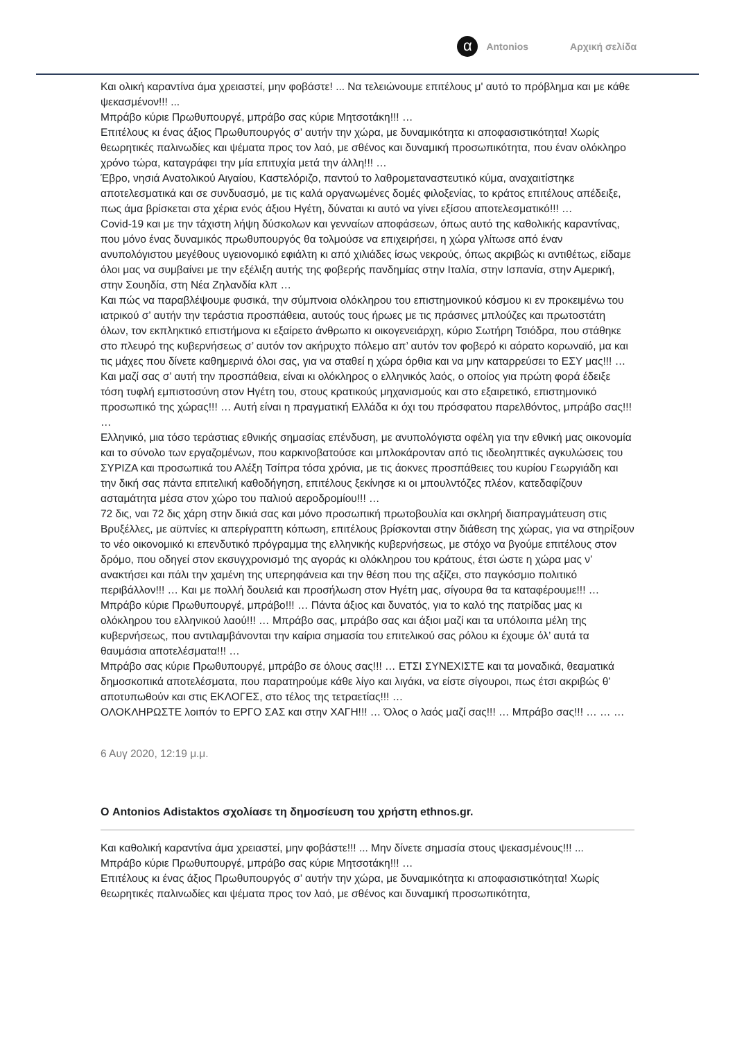α
Antonios Αρχική σελίδα
Και ολική καραντίνα άμα χρειαστεί, μην φοβάστε! ... Να τελειώνουμε επιτέλους μ' αυτό το πρόβλημα και με κάθε ψεκασμένον!!! ...
Μπράβο κύριε Πρωθυπουργέ, μπράβο σας κύριε Μητσοτάκη!!! …
Επιτέλους κι ένας άξιος Πρωθυπουργός σ’ αυτήν την χώρα, με δυναμικότητα κι αποφασιστικότητα! Χωρίς θεωρητικές παλινωδίες και ψέματα προς τον λαό, με σθένος και δυναμική προσωπικότητα, που έναν ολόκληρο χρόνο τώρα, καταγράφει την μία επιτυχία μετά την άλλη!!! …
Έβρο, νησιά Ανατολικού Αιγαίου, Καστελόριζο, παντού το λαθρομεταναστευτικό κύμα, αναχαιτίστηκε αποτελεσματικά και σε συνδυασμό, με τις καλά οργανωμένες δομές φιλοξενίας, το κράτος επιτέλους απέδειξε, πως άμα βρίσκεται στα χέρια ενός άξιου Ηγέτη, δύναται κι αυτό να γίνει εξίσου αποτελεσματικό!!! …
Covid-19 και με την τάχιστη λήψη δύσκολων και γενναίων αποφάσεων, όπως αυτό της καθολικής καραντίνας, που μόνο ένας δυναμικός πρωθυπουργός θα τολμούσε να επιχειρήσει, η χώρα γλίτωσε από έναν ανυπολόγιστου μεγέθους υγειονομικό εφιάλτη κι από χιλιάδες ίσως νεκρούς, όπως ακριβώς κι αντιθέτως, είδαμε όλοι μας να συμβαίνει με την εξέλιξη αυτής της φοβερής πανδημίας στην Ιταλία, στην Ισπανία, στην Αμερική, στην Σουηδία, στη Νέα Ζηλανδία κλπ …
Και πώς να παραβλέψουμε φυσικά, την σύμπνοια ολόκληρου του επιστημονικού κόσμου κι εν προκειμένω του ιατρικού σ’ αυτήν την τεράστια προσπάθεια, αυτούς τους ήρωες με τις πράσινες μπλούζες και πρωτοστάτη όλων, τον εκπληκτικό επιστήμονα κι εξαίρετο άνθρωπο κι οικογενειάρχη, κύριο Σωτήρη Τσιόδρα, που στάθηκε στο πλευρό της κυβερνήσεως σ’ αυτόν τον ακήρυχτο πόλεμο απ’ αυτόν τον φοβερό κι αόρατο κορωναϊό, μα και τις μάχες που δίνετε καθημερινά όλοι σας, για να σταθεί η χώρα όρθια και να μην καταρρεύσει το ΕΣΥ μας!!! …
Και μαζί σας σ’ αυτή την προσπάθεια, είναι κι ολόκληρος ο ελληνικός λαός, ο οποίος για πρώτη φορά έδειξε τόση τυφλή εμπιστοσύνη στον Ηγέτη του, στους κρατικούς μηχανισμούς και στο εξαιρετικό, επιστημονικό προσωπικό της χώρας!!! … Αυτή είναι η πραγματική Ελλάδα κι όχι του πρόσφατου παρελθόντος, μπράβο σας!!! …
Ελληνικό, μια τόσο τεράστιας εθνικής σημασίας επένδυση, με ανυπολόγιστα οφέλη για την εθνική μας οικονομία και το σύνολο των εργαζομένων, που καρκινοβατούσε και μπλοκάρονταν από τις ιδεοληπτικές αγκυλώσεις του ΣΥΡΙΖΑ και προσωπικά του Αλέξη Τσίπρα τόσα χρόνια, με τις άοκνες προσπάθειες του κυρίου Γεωργιάδη και την δική σας πάντα επιτελική καθοδήγηση, επιτέλους ξεκίνησε κι οι μπουλντόζες πλέον, κατεδαφίζουν ασταμάτητα μέσα στον χώρο του παλιού αεροδρομίου!!! …
72 δις, ναι 72 δις χάρη στην δικιά σας και μόνο προσωπική πρωτοβουλία και σκληρή διαπραγμάτευση στις Βρυξέλλες, με αϋπνίες κι απερίγραπτη κόπωση, επιτέλους βρίσκονται στην διάθεση της χώρας, για να στηρίξουν το νέο οικονομικό κι επενδυτικό πρόγραμμα της ελληνικής κυβερνήσεως, με στόχο να βγούμε επιτέλους στον δρόμο, που οδηγεί στον εκσυγχρονισμό της αγοράς κι ολόκληρου του κράτους, έτσι ώστε η χώρα μας ν’ ανακτήσει και πάλι την χαμένη της υπερηφάνεια και την θέση που της αξίζει, στο παγκόσμιο πολιτικό περιβάλλον!!! … Και με πολλή δουλειά και προσήλωση στον Ηγέτη μας, σίγουρα θα τα καταφέρουμε!!! …
Μπράβο κύριε Πρωθυπουργέ, μπράβο!!! … Πάντα άξιος και δυνατός, για το καλό της πατρίδας μας κι ολόκληρου του ελληνικού λαού!!! … Μπράβο σας, μπράβο σας και άξιοι μαζί και τα υπόλοιπα μέλη της κυβερνήσεως, που αντιλαμβάνονται την καίρια σημασία του επιτελικού σας ρόλου κι έχουμε όλ’ αυτά τα θαυμάσια αποτελέσματα!!! …
Μπράβο σας κύριε Πρωθυπουργέ, μπράβο σε όλους σας!!! … ΕΤΣΙ ΣΥΝΕΧΙΣΤΕ και τα μοναδικά, θεαματικά δημοσκοπικά αποτελέσματα, που παρατηρούμε κάθε λίγο και λιγάκι, να είστε σίγουροι, πως έτσι ακριβώς θ’ αποτυπωθούν και στις ΕΚΛΟΓΕΣ, στο τέλος της τετραετίας!!! …
ΟΛΟΚΛΗΡΩΣΤΕ λοιπόν το ΕΡΓΟ ΣΑΣ και στην ΧΑΓΗ!!! … Όλος ο λαός μαζί σας!!! … Μπράβο σας!!! … … …
6 Αυγ 2020, 12:19 μ.μ.
Ο Antonios Adistaktos σχολίασε τη δημοσίευση του χρήστη ethnos.gr.
Και καθολική καραντίνα άμα χρειαστεί, μην φοβάστε!!! ... Μην δίνετε σημασία στους ψεκασμένους!!! ...
Μπράβο κύριε Πρωθυπουργέ, μπράβο σας κύριε Μητσοτάκη!!! …
Επιτέλους κι ένας άξιος Πρωθυπουργός σ’ αυτήν την χώρα, με δυναμικότητα κι αποφασιστικότητα! Χωρίς θεωρητικές παλινωδίες και ψέματα προς τον λαό, με σθένος και δυναμική προσωπικότητα,